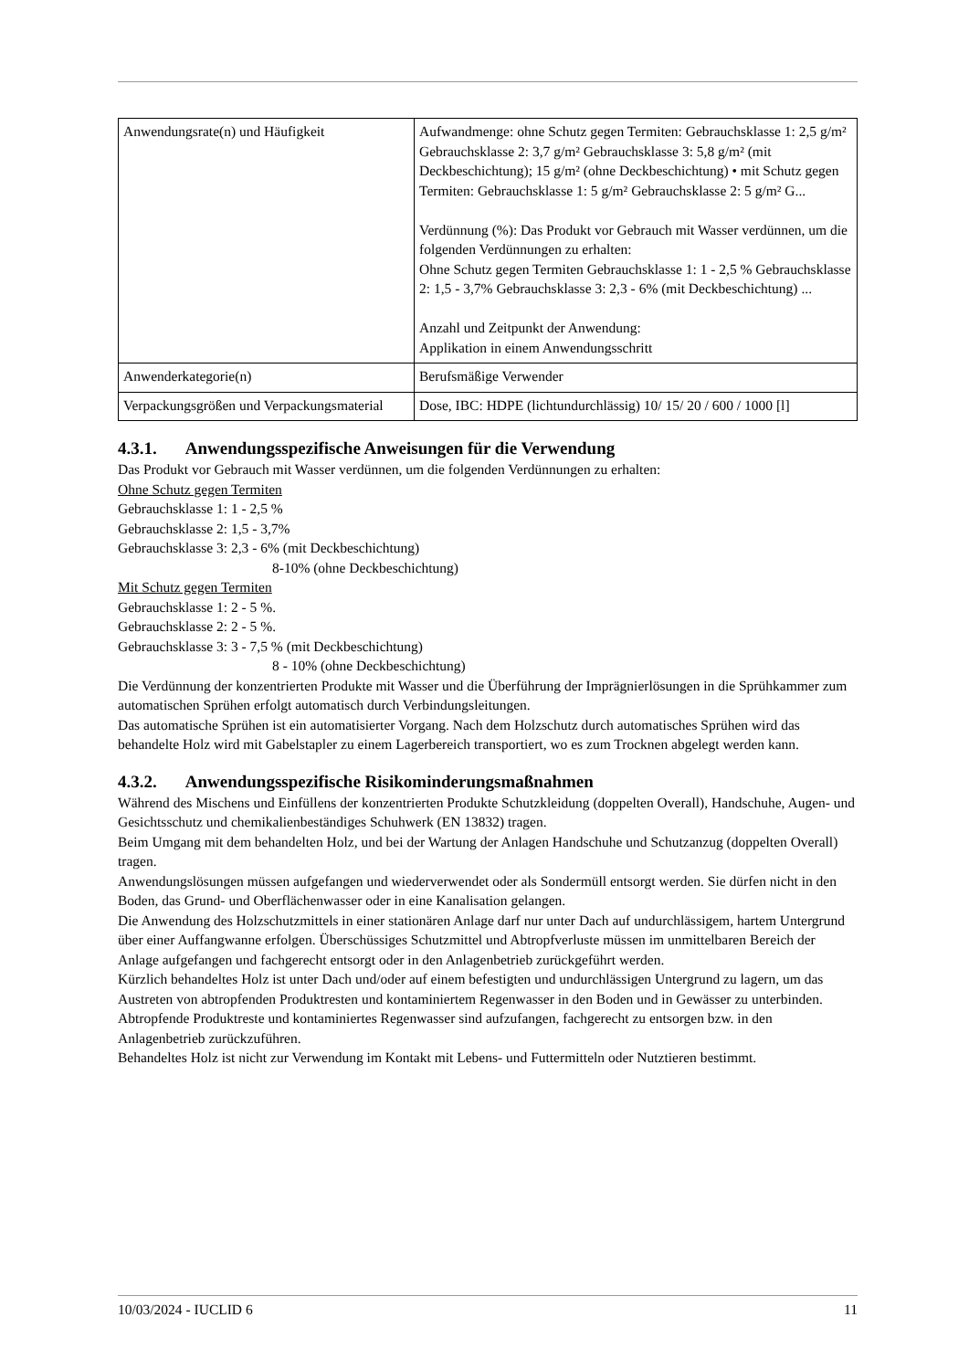| Anwendungsrate(n) und Häufigkeit | Aufwandmenge: ohne Schutz gegen Termiten: Gebrauchsklasse 1: 2,5 g/m² Gebrauchsklasse 2: 3,7 g/m² Gebrauchsklasse 3: 5,8 g/m² (mit Deckbeschichtung); 15 g/m² (ohne Deckbeschichtung) • mit Schutz gegen Termiten: Gebrauchsklasse 1: 5 g/m² Gebrauchsklasse 2: 5 g/m² G... Verdünnung (%): Das Produkt vor Gebrauch mit Wasser verdünnen, um die folgenden Verdünnungen zu erhalten: Ohne Schutz gegen Termiten Gebrauchsklasse 1: 1 - 2,5 % Gebrauchsklasse 2: 1,5 - 3,7% Gebrauchsklasse 3: 2,3 - 6% (mit Deckbeschichtung) ... Anzahl und Zeitpunkt der Anwendung: Applikation in einem Anwendungsschritt |
| Anwenderkategorie(n) | Berufsmäßige Verwender |
| Verpackungsgrößen und Verpackungsmaterial | Dose, IBC: HDPE (lichtundurchlässig) 10/ 15/ 20 / 600 / 1000 [l] |
4.3.1. Anwendungsspezifische Anweisungen für die Verwendung
Das Produkt vor Gebrauch mit Wasser verdünnen, um die folgenden Verdünnungen zu erhalten:
Ohne Schutz gegen Termiten
Gebrauchsklasse 1: 1 - 2,5 %
Gebrauchsklasse 2: 1,5 - 3,7%
Gebrauchsklasse 3: 2,3 - 6% (mit Deckbeschichtung)
8-10% (ohne Deckbeschichtung)
Mit Schutz gegen Termiten
Gebrauchsklasse 1: 2 - 5 %.
Gebrauchsklasse 2: 2 - 5 %.
Gebrauchsklasse 3: 3 - 7,5 % (mit Deckbeschichtung)
8 - 10% (ohne Deckbeschichtung)
Die Verdünnung der konzentrierten Produkte mit Wasser und die Überführung der Imprägnierlösungen in die Sprühkammer zum automatischen Sprühen erfolgt automatisch durch Verbindungsleitungen.
Das automatische Sprühen ist ein automatisierter Vorgang. Nach dem Holzschutz durch automatisches Sprühen wird das behandelte Holz wird mit Gabelstapler zu einem Lagerbereich transportiert, wo es zum Trocknen abgelegt werden kann.
4.3.2. Anwendungsspezifische Risikominderungsmaßnahmen
Während des Mischens und Einfüllens der konzentrierten Produkte Schutzkleidung (doppelten Overall), Handschuhe, Augen- und Gesichtsschutz und chemikalienbeständiges Schuhwerk (EN 13832) tragen.
Beim Umgang mit dem behandelten Holz, und bei der Wartung der Anlagen Handschuhe und Schutzanzug (doppelten Overall) tragen.
Anwendungslösungen müssen aufgefangen und wiederverwendet oder als Sondermüll entsorgt werden. Sie dürfen nicht in den Boden, das Grund- und Oberflächenwasser oder in eine Kanalisation gelangen.
Die Anwendung des Holzschutzmittels in einer stationären Anlage darf nur unter Dach auf undurchlässigem, hartem Untergrund über einer Auffangwanne erfolgen. Überschüssiges Schutzmittel und Abtropfverluste müssen im unmittelbaren Bereich der Anlage aufgefangen und fachgerecht entsorgt oder in den Anlagenbetrieb zurückgeführt werden.
Kürzlich behandeltes Holz ist unter Dach und/oder auf einem befestigten und undurchlässigen Untergrund zu lagern, um das Austreten von abtropfenden Produktresten und kontaminiertem Regenwasser in den Boden und in Gewässer zu unterbinden. Abtropfende Produktreste und kontaminiertes Regenwasser sind aufzufangen, fachgerecht zu entsorgen bzw. in den Anlagenbetrieb zurückzuführen.
Behandeltes Holz ist nicht zur Verwendung im Kontakt mit Lebens- und Futtermitteln oder Nutztieren bestimmt.
10/03/2024 - IUCLID 6 11